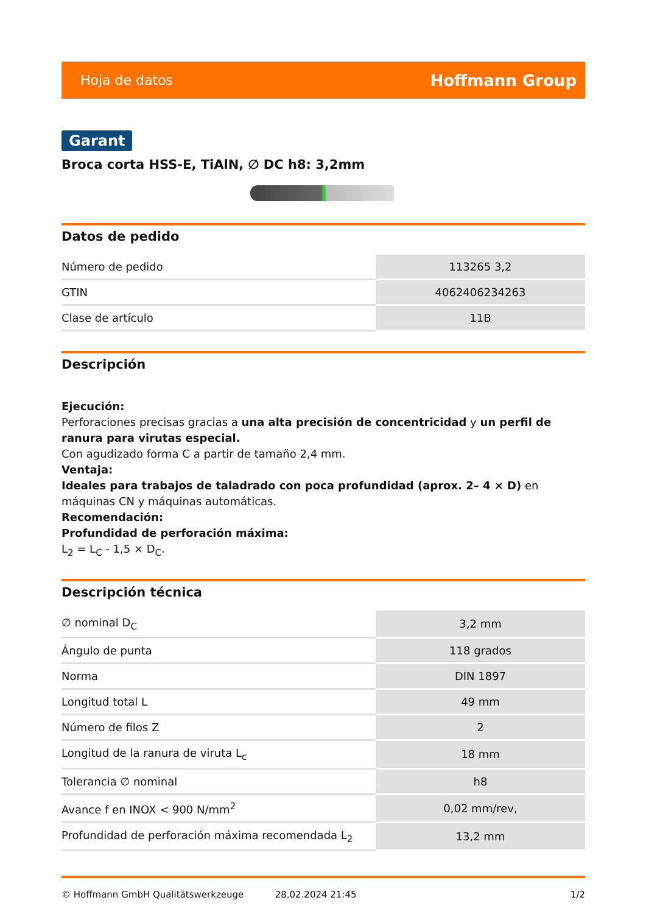Hoja de datos Hoffmann Group
Garant
Broca corta HSS-E, TiAlN, ∅ DC h8: 3,2mm
Datos de pedido
| Número de pedido | 113265 3,2 |
| GTIN | 4062406234263 |
| Clase de artículo | 11B |
Descripción
Ejecución:
Perforaciones precisas gracias a una alta precisión de concentricidad y un perfil de ranura para virutas especial.
Con agudizado forma C a partir de tamaño 2,4 mm.
Ventaja:
Ideales para trabajos de taladrado con poca profundidad (aprox. 2– 4 × D) en máquinas CN y máquinas automáticas.
Recomendación:
Profundidad de perforación máxima:
L<sub>2</sub> = L<sub>C</sub> - 1,5 × D<sub>C</sub>.
Descripción técnica
| ∅ nominal D<sub>C</sub> | 3,2 mm |
| Ángulo de punta | 118 grados |
| Norma | DIN 1897 |
| Longitud total L | 49 mm |
| Número de filos Z | 2 |
| Longitud de la ranura de viruta L<sub>c</sub> | 18 mm |
| Tolerancia ∅ nominal | h8 |
| Avance f en INOX < 900 N/mm<sup>2</sup> | 0,02 mm/rev, |
| Profundidad de perforación máxima recomendada L<sub>2</sub> | 13,2 mm |
© Hoffmann GmbH Qualitätswerkzeuge 28.02.2024 21:45 1/2